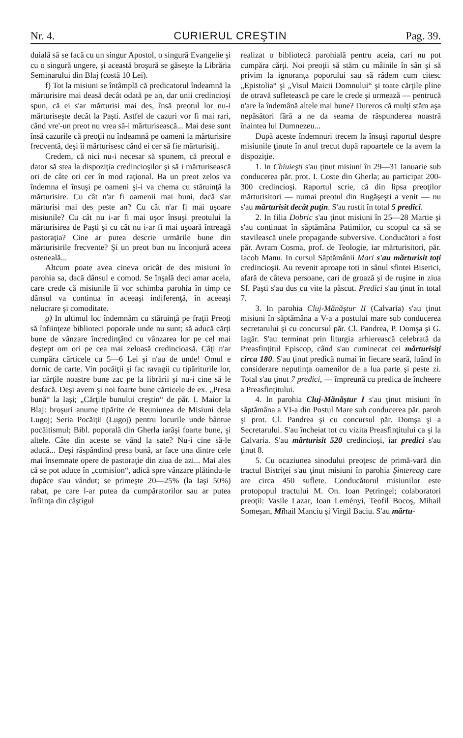Nr. 4. CURIERUL CREŞTIN Pag. 39.
duială să se facă cu un singur Apostol, o singură Evangelie şi cu o singură ungere, şi această broşură se găseşte la Librăria Seminarului din Blaj (costă 10 Lei).
f) Tot la misiuni se întâmplă că predicatorul îndeamnă la mărturisire mai deasă decât odată pe an, dar unii credincioşi spun, că ei s'ar mărturisi mai des, însă preotul lor nu-i mărturiseşte decât la Paşti. Astfel de cazuri vor fi mai rari, când vre'-un preot nu vrea să-i mărturisească... Mai dese sunt însă cazurile că preoţii nu îndeamnă pe oameni la mărturisire frecventă, deşi îi mărturisesc când ei cer să fie mărturisiţi.
Credem, că nici nu-i necesar să spunem, că preotul e dator să stea la dispoziţia credincioşilor şi să i mărturisească ori de câte ori cer în mod raţional. Ba un preot zelos va îndemna el însuşi pe oameni şi-i va chema cu stăruinţă la mărturisire. Cu cât n'ar fi oamenii mai buni, dacă s'ar mărturisi mai des peste an? Cu cât n'ar fi mai uşoare misiunile? Cu cât nu i-ar fi mai uşor însuşi preotului la mărturisirea de Paşti şi cu cât nu i-ar fi mai uşoară întreagă pastoraţia? Cine ar putea descrie urmările bune din mărturisirile frecvente? Şi un preot bun nu înconjură aceea osteneală...
Altcum poate avea cineva oricât de des misiuni în parohia sa, dacă dânsul e comod. Se înşală deci amar acela, care crede că misiunile îi vor schimba parohia în timp ce dânsul va continua în aceeaşi indiferenţă, în aceeaşi nelucrare şi comoditate.
g) In ultimul loc îndemnăm cu stăruinţă pe fraţii Preoţi să înfiinţeze biblioteci poporale unde nu sunt; să aducă cărţi bune de vânzare încredinţând cu vânzarea lor pe cel mai deştept om ori pe cea mai zeloasă credincioasă. Câţi n'ar cumpăra cărticele cu 5—6 Lei şi n'au de unde! Omul e dornic de carte. Vin pocăiţii şi fac ravagii cu tipăriturile lor, iar cărţile noastre bune zac pe la librării şi nu-i cine să le desfacă. Deşi avem şi noi foarte bune cărticele de ex. „Presa bună“ la Iaşi; „Cărţile bunului creştin“ de păr. I. Maior la Blaj: broşuri anume tipărite de Reuniunea de Misiuni dela Lugoj; Seria Pocăiţii (Lugoj) pentru locurile unde bântue pocăitismul; Bibl. poporală din Gherla iarăşi foarte bune, şi altele. Câte din aceste se vând la sate? Nu-i cine să-le aducă... Deşi răspândind presa bună, ar face una dintre cele mai însemnate opere de pastoraţie din ziua de azi... Mai ales că se pot aduce în „comision“, adică spre vânzare plătindu-le dupăce s'au vândut; se primeşte 20—25% (la Iaşi 50%) rabat, pe care l-ar putea da cumpăratorilor sau ar putea înfiinţa din câştigul
realizat o bibliotecă parohială pentru aceia, cari nu pot cumpăra cărţi. Noi preoţii să stăm cu mâinile în sân şi să privim la ignoranţa poporului sau să râdem cum citesc „Epistolia“ şi „Visul Maicii Domnului“ şi toate cărţile pline de otravă sufletească pe care le crede şi urmează — pentrucă n'are la îndemână altele mai bune? Dureros că mulţi stăm aşa nepăsători fără a ne da seama de răspunderea noastră înaintea lui Dumnezeu...
După aceste îndemnuri trecem la însuşi raportul despre misiunile ţinute în anul trecut după rapoartele ce la avem la dispoziţie.
1. In Chiuieşti s'au ţinut misiuni în 29—31 Ianuarie sub conducerea păr. prot. I. Coste din Gherla; au participat 200-300 credincioşi. Raportul scrie, că din lipsa preoţilor mărturisitori — numai preotul din Rugăşeşti a venit — nu s'au mărturisit decât puţin. S'au rostit în total 5 predici.
2. In filia Dobric s'au ţinut misiuni în 25—28 Martie şi s'au continuat în săptămâna Patimilor, cu scopul ca să se stavilească unele propagande subversive. Conducători a fost păr. Avram Cosma, prof. de Teologie, iar mărturisitori, păr. Iacob Manu. In cursul Săptămânii Mari s'au mărturisit toţi credincioşii. Au revenit aproape toti in sânul sfintei Biserici, afară de câteva persoane, cari de groază şi de ruşine in ziua Sf. Paşti s'au dus cu vite la păscut. Predici s'au ţinut în total 7.
3. In parohia Cluj-Mănăştur II (Calvaria) s'au ţinut misiuni în săptămâna a V-a a postului mare sub conducerea secretarului şi cu concursul păr. Cl. Pandrea, P. Domşa şi G. Iagăr. S'au terminat prin liturgia arhierească celebrată da Preasfinţitul Episcop, când s'au cuminecat cei mărturisiţi circa 180. S'au ţinut predică numai în fiecare seară, luând în considerare neputinţa oamenilor de a lua parte şi peste zi. Total s'au ţinut 7 predici, — împreună cu predica de încheere a Preasfinţitului.
4. In parohia Cluj-Mănăştur I s'au ţinut misiuni în săptămâna a VI-a din Postul Mare sub conducerea păr. paroh şi prot. Cl. Pandrea şi cu concursul păr. Domşa şi a Secretarului. S'au încheiat tot cu vizita Preasfinţitului ca şi la Calvaria. S'au mărturisit 520 credincioşi, iar predici s'au ţinut 8.
5. Cu ocaziunea sinodului preoţesc de primă-vară din tractul Bistriţei s'au ţinut misiuni în parohia Şintereag care are circa 450 suflete. Conducătorul misiunilor este protopopul tractului M. On. Ioan Petringel; colaboratori preoţii: Vasile Lazar, Ioan Leményi, Teofil Bocoş, Mihail Someşan, Mihail Manciu şi Virgil Baciu. S'au mărtu-